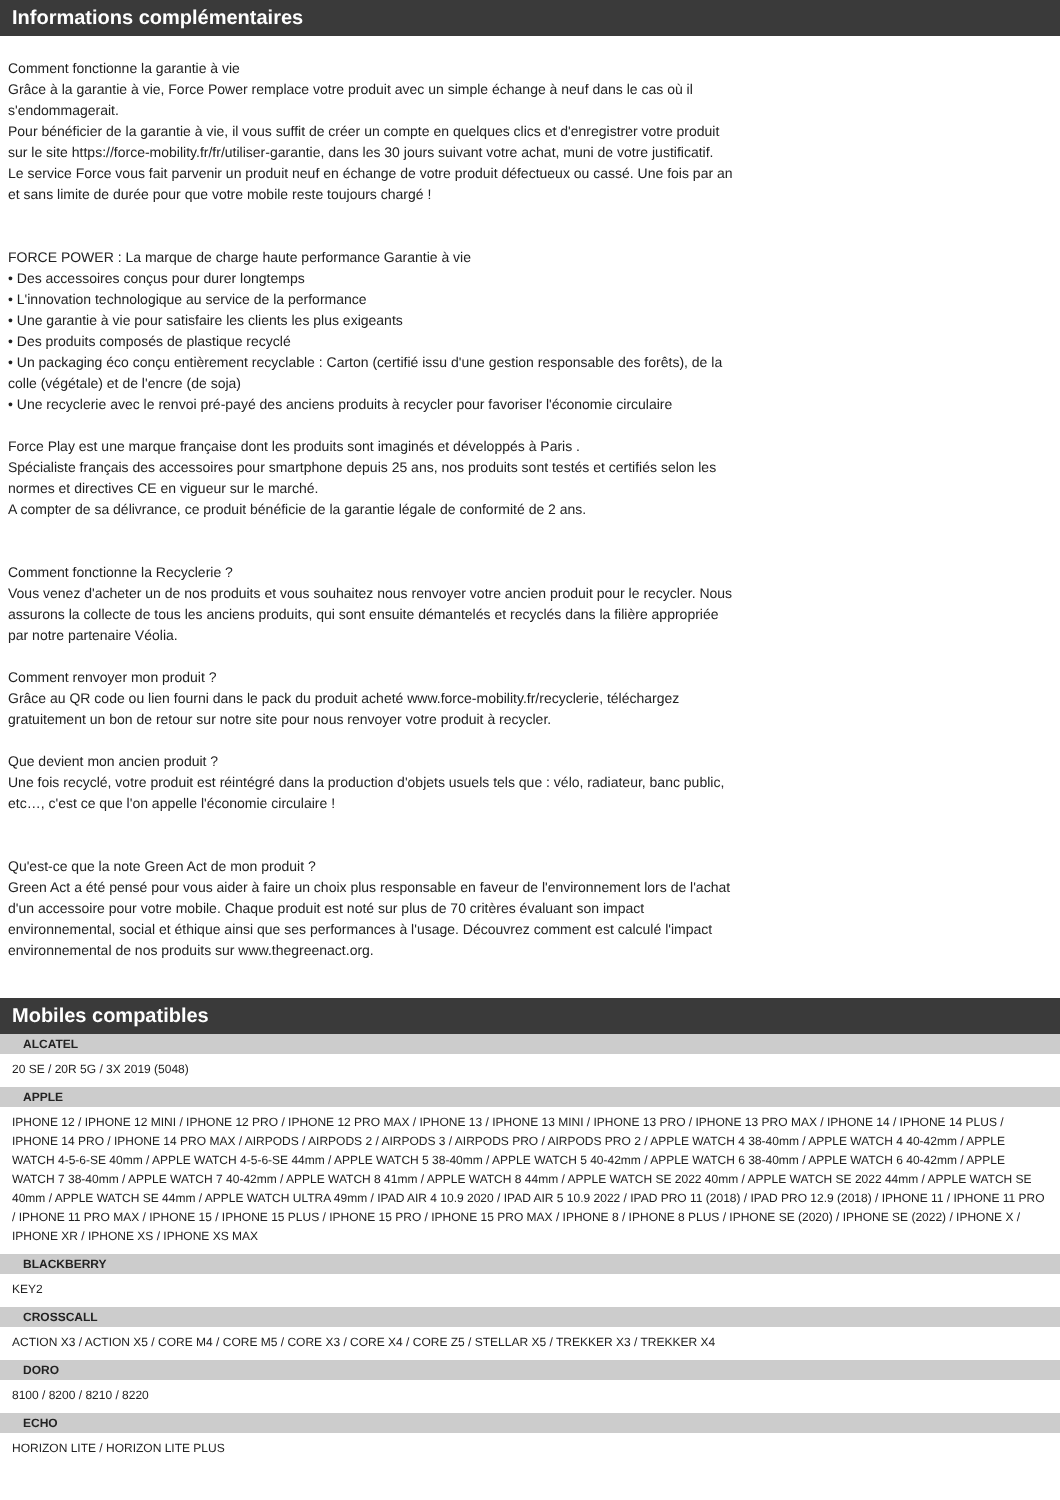Informations complémentaires
Comment fonctionne la garantie à vie
Grâce à la garantie à vie, Force Power remplace votre produit avec un simple échange à neuf dans le cas où il s'endommagerait.
Pour bénéficier de la garantie à vie, il vous suffit de créer un compte en quelques clics et d'enregistrer votre produit sur le site https://force-mobility.fr/fr/utiliser-garantie, dans les 30 jours suivant votre achat, muni de votre justificatif.
Le service Force vous fait parvenir un produit neuf en échange de votre produit défectueux ou cassé. Une fois par an et sans limite de durée pour que votre mobile reste toujours chargé !
FORCE POWER : La marque de charge haute performance Garantie à vie
• Des accessoires conçus pour durer longtemps
• L'innovation technologique au service de la performance
• Une garantie à vie pour satisfaire les clients les plus exigeants
• Des produits composés de plastique recyclé
• Un packaging éco conçu entièrement recyclable : Carton (certifié issu d'une gestion responsable des forêts), de la colle (végétale) et de l'encre (de soja)
• Une recyclerie avec le renvoi pré-payé des anciens produits à recycler pour favoriser l'économie circulaire
Force Play est une marque française dont les produits sont imaginés et développés à Paris .
Spécialiste français des accessoires pour smartphone depuis 25 ans, nos produits sont testés et certifiés selon les normes et directives CE en vigueur sur le marché.
A compter de sa délivrance, ce produit bénéficie de la garantie légale de conformité de 2 ans.
Comment fonctionne la Recyclerie ?
Vous venez d'acheter un de nos produits et vous souhaitez nous renvoyer votre ancien produit pour le recycler. Nous assurons la collecte de tous les anciens produits, qui sont ensuite démantelés et recyclés dans la filière appropriée par notre partenaire Véolia.
Comment renvoyer mon produit ?
Grâce au QR code ou lien fourni dans le pack du produit acheté www.force-mobility.fr/recyclerie, téléchargez gratuitement un bon de retour sur notre site pour nous renvoyer votre produit à recycler.
Que devient mon ancien produit ?
Une fois recyclé, votre produit est réintégré dans la production d'objets usuels tels que : vélo, radiateur, banc public, etc…, c'est ce que l'on appelle l'économie circulaire !
Qu'est-ce que la note Green Act de mon produit ?
Green Act a été pensé pour vous aider à faire un choix plus responsable en faveur de l'environnement lors de l'achat d'un accessoire pour votre mobile. Chaque produit est noté sur plus de 70 critères évaluant son impact environnemental, social et éthique ainsi que ses performances à l'usage. Découvrez comment est calculé l'impact environnemental de nos produits sur www.thegreenact.org.
Mobiles compatibles
ALCATEL
20 SE / 20R 5G / 3X 2019 (5048)
APPLE
IPHONE 12 / IPHONE 12 MINI / IPHONE 12 PRO / IPHONE 12 PRO MAX / IPHONE 13 / IPHONE 13 MINI / IPHONE 13 PRO / IPHONE 13 PRO MAX / IPHONE 14 / IPHONE 14 PLUS / IPHONE 14 PRO / IPHONE 14 PRO MAX / AIRPODS / AIRPODS 2 / AIRPODS 3 / AIRPODS PRO / AIRPODS PRO 2 / APPLE WATCH 4 38-40mm / APPLE WATCH 4 40-42mm / APPLE WATCH 4-5-6-SE 40mm / APPLE WATCH 4-5-6-SE 44mm / APPLE WATCH 5 38-40mm / APPLE WATCH 5 40-42mm / APPLE WATCH 6 38-40mm / APPLE WATCH 6 40-42mm / APPLE WATCH 7 38-40mm / APPLE WATCH 7 40-42mm / APPLE WATCH 8 41mm / APPLE WATCH 8 44mm / APPLE WATCH SE 2022 40mm / APPLE WATCH SE 2022 44mm / APPLE WATCH SE 40mm / APPLE WATCH SE 44mm / APPLE WATCH ULTRA 49mm / IPAD AIR 4 10.9 2020 / IPAD AIR 5 10.9 2022 / IPAD PRO 11 (2018) / IPAD PRO 12.9 (2018) / IPHONE 11 / IPHONE 11 PRO / IPHONE 11 PRO MAX / IPHONE 15 / IPHONE 15 PLUS / IPHONE 15 PRO / IPHONE 15 PRO MAX / IPHONE 8 / IPHONE 8 PLUS / IPHONE SE (2020) / IPHONE SE (2022) / IPHONE X / IPHONE XR / IPHONE XS / IPHONE XS MAX
BLACKBERRY
KEY2
CROSSCALL
ACTION X3 / ACTION X5 / CORE M4 / CORE M5 / CORE X3 / CORE X4 / CORE Z5 / STELLAR X5 / TREKKER X3 / TREKKER X4
DORO
8100 / 8200 / 8210 / 8220
ECHO
HORIZON LITE / HORIZON LITE PLUS